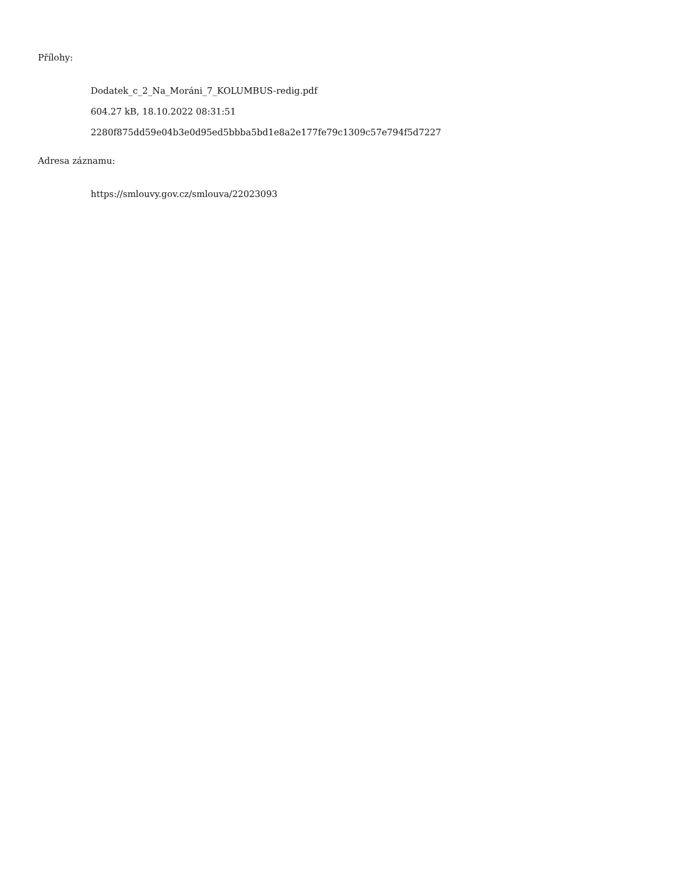Přílohy:
Dodatek_c_2_Na_Moráni_7_KOLUMBUS-redig.pdf
604.27 kB, 18.10.2022 08:31:51
2280f875dd59e04b3e0d95ed5bbba5bd1e8a2e177fe79c1309c57e794f5d7227
Adresa záznamu:
https://smlouvy.gov.cz/smlouva/22023093